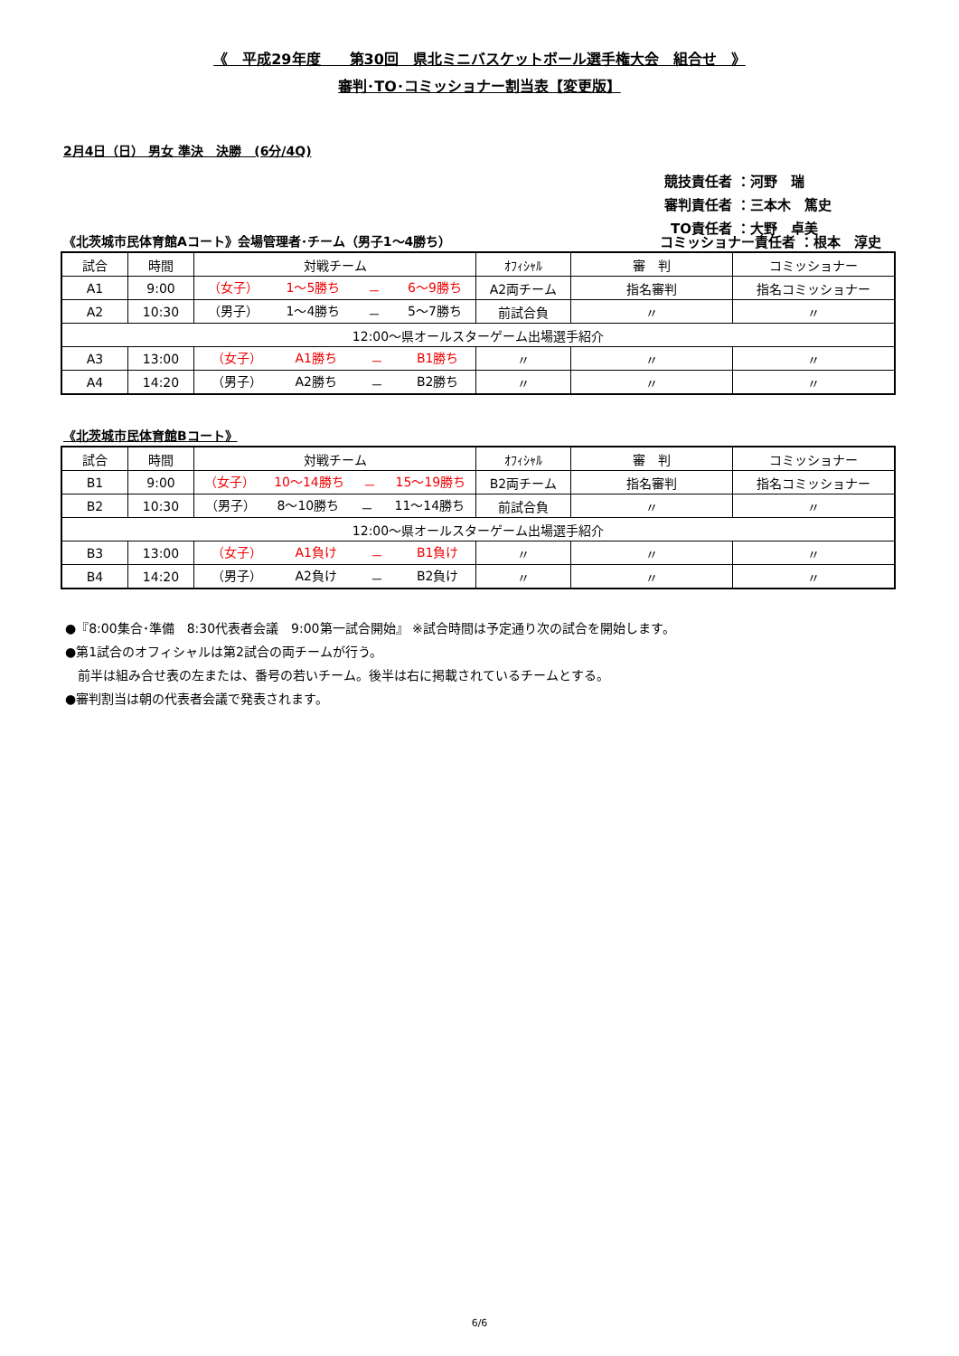《　平成29年度　　第30回　県北ミニバスケットボール選手権大会　組合せ　》
審判･TO･コミッショナー割当表【変更版】
2月4日（日） 男女 準決　決勝　(6分/4Q)
競技責任者 ：河野　瑞
審判責任者 ：三本木　篤史
TO責任者 ：大野　卓美
《北茨城市民体育館Aコート》会場管理者･チーム（男子1～4勝ち） コミッショナー責任者 ：根本　淳史
| 試合 | 時間 | 対戦チーム | ｵﾌｨｼｬﾙ | 審 判 | コミッショナー |
| A1 | 9:00 | （女子） 1～5勝ち － 6～9勝ち | A2両チーム | 指名審判 | 指名コミッショナー |
| A2 | 10:30 | （男子） 1～4勝ち － 5～7勝ち | 前試合負 | 〃 | 〃 |
| 12:00～県オールスターゲーム出場選手紹介 | | | | | |
| A3 | 13:00 | （女子） A1勝ち － B1勝ち | 〃 | 〃 | 〃 |
| A4 | 14:20 | （男子） A2勝ち － B2勝ち | 〃 | 〃 | 〃 |
《北茨城市民体育館Bコート》
| 試合 | 時間 | 対戦チーム | ｵﾌｨｼｬﾙ | 審 判 | コミッショナー |
| B1 | 9:00 | （女子） 10～14勝ち － 15～19勝ち | B2両チーム | 指名審判 | 指名コミッショナー |
| B2 | 10:30 | （男子） 8～10勝ち － 11～14勝ち | 前試合負 | 〃 | 〃 |
| 12:00～県オールスターゲーム出場選手紹介 | | | | | |
| B3 | 13:00 | （女子） A1負け － B1負け | 〃 | 〃 | 〃 |
| B4 | 14:20 | （男子） A2負け － B2負け | 〃 | 〃 | 〃 |
●『8:00集合･準備　8:30代表者会議　9:00第一試合開始』 ※試合時間は予定通り次の試合を開始します。
●第1試合のオフィシャルは第2試合の両チームが行う。
　前半は組み合せ表の左または、番号の若いチーム。後半は右に掲載されているチームとする。
●審判割当は朝の代表者会議で発表されます。
6/6